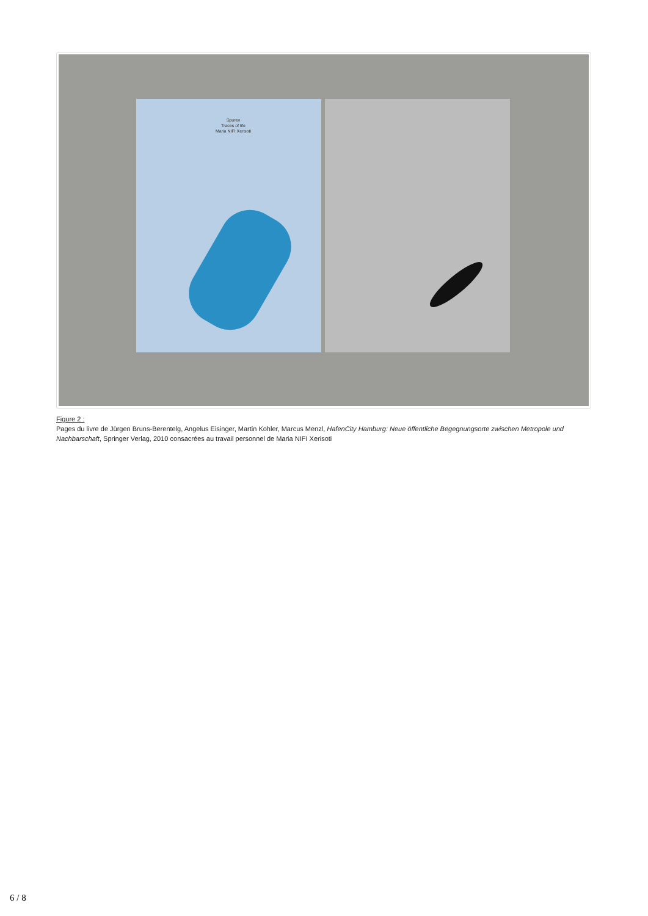Spuren
Traces of life
Maria NIFI Xerisoti
Figure 2 :
Pages du livre de Jürgen Bruns-Berentelg, Angelus Eisinger, Martin Kohler, Marcus Menzl, HafenCity Hamburg: Neue öffentliche Begegnungsorte zwischen Metropole und Nachbarschaft, Springer Verlag, 2010 consacrées au travail personnel de Maria NIFI Xerisoti
6 / 8